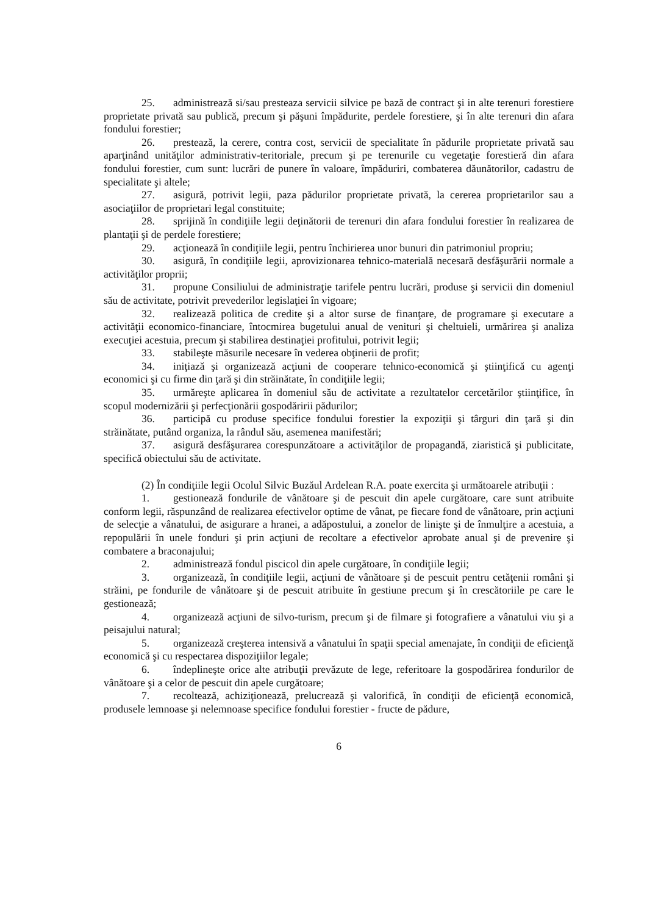25. administrează si/sau presteaza servicii silvice pe bază de contract şi in alte terenuri forestiere proprietate privată sau publică, precum şi păşuni împădurite, perdele forestiere, şi în alte terenuri din afara fondului forestier;
26. prestează, la cerere, contra cost, servicii de specialitate în pădurile proprietate privată sau aparţinând unităţilor administrativ-teritoriale, precum şi pe terenurile cu vegetaţie forestieră din afara fondului forestier, cum sunt: lucrări de punere în valoare, împăduriri, combaterea dăunătorilor, cadastru de specialitate şi altele;
27. asigură, potrivit legii, paza pădurilor proprietate privată, la cererea proprietarilor sau a asociaţiilor de proprietari legal constituite;
28. sprijină în condiţiile legii deţinătorii de terenuri din afara fondului forestier în realizarea de plantaţii şi de perdele forestiere;
29. acţionează în condiţiile legii, pentru închirierea unor bunuri din patrimoniul propriu;
30. asigură, în condiţiile legii, aprovizionarea tehnico-materială necesară desfăşurării normale a activităţilor proprii;
31. propune Consiliului de administraţie tarifele pentru lucrări, produse şi servicii din domeniul său de activitate, potrivit prevederilor legislaţiei în vigoare;
32. realizează politica de credite şi a altor surse de finanţare, de programare şi executare a activităţii economico-financiare, întocmirea bugetului anual de venituri şi cheltuieli, urmărirea şi analiza execuţiei acestuia, precum şi stabilirea destinaţiei profitului, potrivit legii;
33. stabileşte măsurile necesare în vederea obţinerii de profit;
34. iniţiază şi organizează acţiuni de cooperare tehnico-economică şi ştiinţifică cu agenţi economici şi cu firme din ţară şi din străinătate, în condiţiile legii;
35. urmăreşte aplicarea în domeniul său de activitate a rezultatelor cercetărilor ştiinţifice, în scopul modernizării şi perfecţionării gospodăririi pădurilor;
36. participă cu produse specifice fondului forestier la expoziţii şi târguri din ţară şi din străinătate, putând organiza, la rândul său, asemenea manifestări;
37. asigură desfăşurarea corespunzătoare a activităţilor de propagandă, ziaristică şi publicitate, specifică obiectului său de activitate.
(2) În condiţiile legii Ocolul Silvic Buzăul Ardelean R.A. poate exercita şi următoarele atribuţii :
1. gestionează fondurile de vânătoare şi de pescuit din apele curgătoare, care sunt atribuite conform legii, răspunzând de realizarea efectivelor optime de vânat, pe fiecare fond de vânătoare, prin acţiuni de selecţie a vânatului, de asigurare a hranei, a adăpostului, a zonelor de linişte şi de înmulţire a acestuia, a repopulării în unele fonduri şi prin acţiuni de recoltare a efectivelor aprobate anual şi de prevenire şi combatere a braconajului;
2. administrează fondul piscicol din apele curgătoare, în condiţiile legii;
3. organizează, în condiţiile legii, acţiuni de vânătoare şi de pescuit pentru cetăţenii români şi străini, pe fondurile de vânătoare şi de pescuit atribuite în gestiune precum şi în crescătoriile pe care le gestionează;
4. organizează acţiuni de silvo-turism, precum şi de filmare şi fotografiere a vânatului viu şi a peisajului natural;
5. organizează creşterea intensivă a vânatului în spaţii special amenajate, în condiţii de eficienţă economică şi cu respectarea dispoziţiilor legale;
6. îndeplineşte orice alte atribuţii prevăzute de lege, referitoare la gospodărirea fondurilor de vânătoare şi a celor de pescuit din apele curgătoare;
7. recoltează, achiziţionează, prelucrează şi valorifică, în condiţii de eficienţă economică, produsele lemnoase şi nelemnoase specifice fondului forestier - fructe de pădure,
6